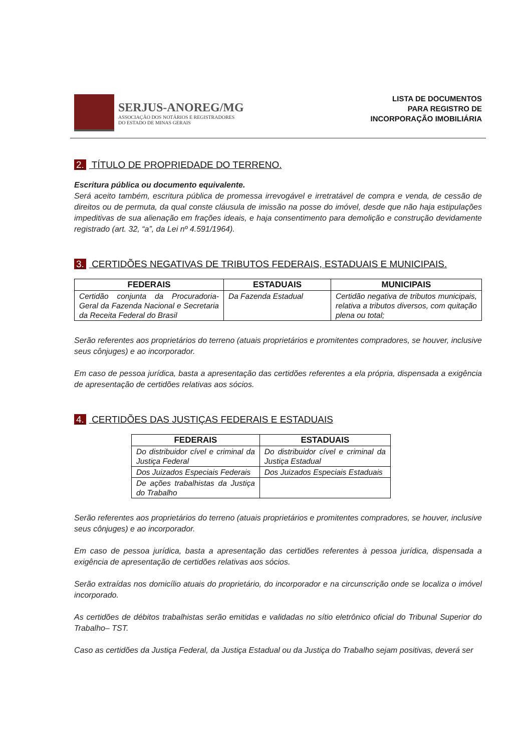SERJUS-ANOREG/MG
ASSOCIAÇÃO DOS NOTÁRIOS E REGISTRADORES
DO ESTADO DE MINAS GERAIS
LISTA DE DOCUMENTOS
PARA REGISTRO DE
INCORPORAÇÃO IMOBILIÁRIA
2. TÍTULO DE PROPRIEDADE DO TERRENO.
Escritura pública ou documento equivalente.
Será aceito também, escritura pública de promessa irrevogável e irretratável de compra e venda, de cessão de direitos ou de permuta, da qual conste cláusula de imissão na posse do imóvel, desde que não haja estipulações impeditivas de sua alienação em frações ideais, e haja consentimento para demolição e construção devidamente registrado (art. 32, “a”, da Lei nº 4.591/1964).
3. CERTIDÕES NEGATIVAS DE TRIBUTOS FEDERAIS, ESTADUAIS E MUNICIPAIS.
| FEDERAIS | ESTADUAIS | MUNICIPAIS |
| --- | --- | --- |
| Certidão conjunta da Procuradoria-Geral da Fazenda Nacional e Secretaria da Receita Federal do Brasil | Da Fazenda Estadual | Certidão negativa de tributos municipais, relativa a tributos diversos, com quitação plena ou total; |
Serão referentes aos proprietários do terreno (atuais proprietários e promitentes compradores, se houver, inclusive seus cônjuges) e ao incorporador.
Em caso de pessoa jurídica, basta a apresentação das certidões referentes a ela própria, dispensada a exigência de apresentação de certidões relativas aos sócios.
4. CERTIDÕES DAS JUSTIÇAS FEDERAIS E ESTADUAIS
| FEDERAIS | ESTADUAIS |
| --- | --- |
| Do distribuidor cível e criminal da Justiça Federal | Do distribuidor cível e criminal da Justiça Estadual |
| Dos Juizados Especiais Federais | Dos Juizados Especiais Estaduais |
| De ações trabalhistas da Justiça do Trabalho | |
Serão referentes aos proprietários do terreno (atuais proprietários e promitentes compradores, se houver, inclusive seus cônjuges) e ao incorporador.
Em caso de pessoa jurídica, basta a apresentação das certidões referentes à pessoa jurídica, dispensada a exigência de apresentação de certidões relativas aos sócios.
Serão extraídas nos domicílio atuais do proprietário, do incorporador e na circunscrição onde se localiza o imóvel incorporado.
As certidões de débitos trabalhistas serão emitidas e validadas no sítio eletrônico oficial do Tribunal Superior do Trabalho– TST.
Caso as certidões da Justiça Federal, da Justiça Estadual ou da Justiça do Trabalho sejam positivas, deverá ser